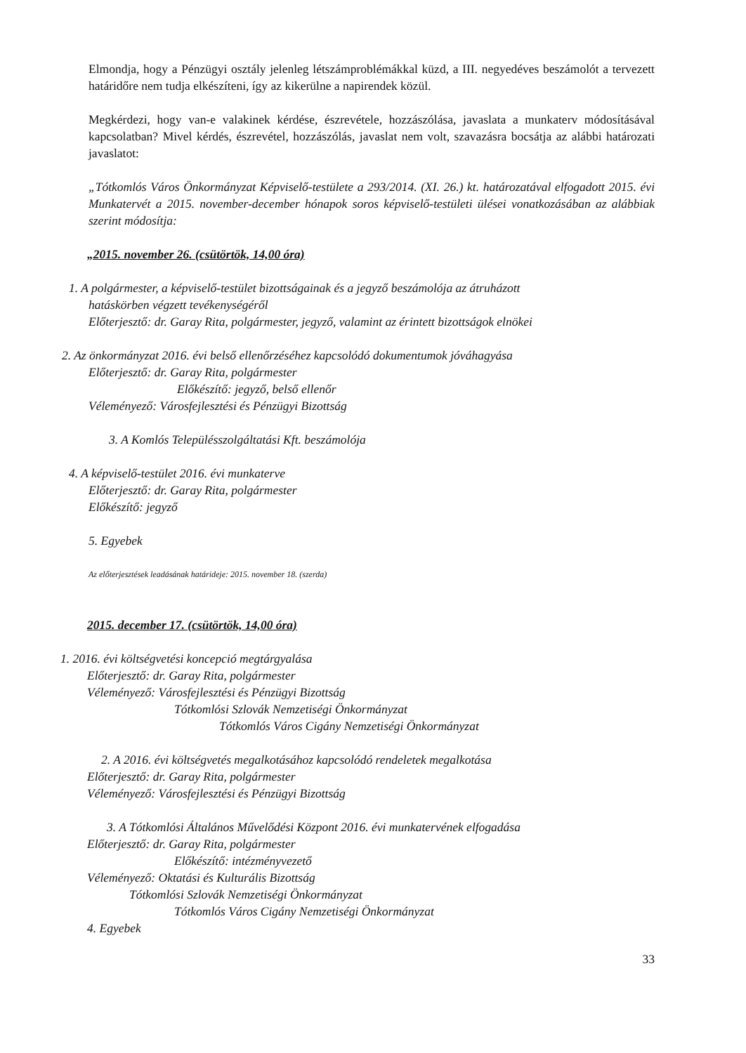Elmondja, hogy a Pénzügyi osztály jelenleg létszámproblémákkal küzd, a III. negyedéves beszámolót a tervezett határidőre nem tudja elkészíteni, így az kikerülne a napirendek közül.
Megkérdezi, hogy van-e valakinek kérdése, észrevétele, hozzászólása, javaslata a munkaterv módosításával kapcsolatban? Mivel kérdés, észrevétel, hozzászólás, javaslat nem volt, szavazásra bocsátja az alábbi határozati javaslatot:
„Tótkomlós Város Önkormányzat Képviselő-testülete a 293/2014. (XI. 26.) kt. határozatával elfogadott 2015. évi Munkatervét a 2015. november-december hónapok soros képviselő-testületi ülései vonatkozásában az alábbiak szerint módosítja:
„2015. november 26. (csütörtök, 14,00 óra)
1. A polgármester, a képviselő-testület bizottságainak és a jegyző beszámolója az átruházott
hatáskörben végzett tevékenységéről
Előterjesztő: dr. Garay Rita, polgármester, jegyző, valamint az érintett bizottságok elnökei
2. Az önkormányzat 2016. évi belső ellenőrzéséhez kapcsolódó dokumentumok jóváhagyása
Előterjesztő: dr. Garay Rita, polgármester
Előkészítő: jegyző, belső ellenőr
Véleményező: Városfejlesztési és Pénzügyi Bizottság
3. A Komlós Településszolgáltatási Kft. beszámolója
4. A képviselő-testület 2016. évi munkaterve
Előterjesztő: dr. Garay Rita, polgármester
Előkészítő: jegyző
5. Egyebek
Az előterjesztések leadásának határideje: 2015. november 18. (szerda)
2015. december 17. (csütörtök, 14,00 óra)
1. 2016. évi költségvetési koncepció megtárgyalása
Előterjesztő: dr. Garay Rita, polgármester
Véleményező: Városfejlesztési és Pénzügyi Bizottság
Tótkomlósi Szlovák Nemzetiségi Önkormányzat
Tótkomlós Város Cigány Nemzetiségi Önkormányzat
2. A 2016. évi költségvetés megalkotásához kapcsolódó rendeletek megalkotása
Előterjesztő: dr. Garay Rita, polgármester
Véleményező: Városfejlesztési és Pénzügyi Bizottság
3. A Tótkomlósi Általános Művelődési Központ 2016. évi munkatervének elfogadása
Előterjesztő: dr. Garay Rita, polgármester
Előkészítő: intézményvezető
Véleményező: Oktatási és Kulturális Bizottság
Tótkomlósi Szlovák Nemzetiségi Önkormányzat
Tótkomlós Város Cigány Nemzetiségi Önkormányzat
4. Egyebek
33